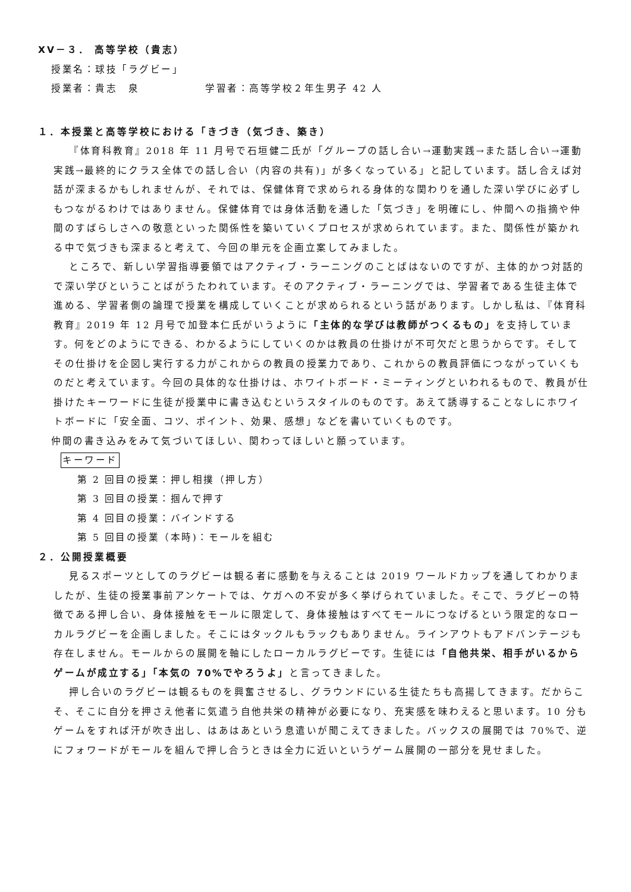XV－３． 高等学校（貴志）
授業名：球技「ラグビー」
授業者：貴志　泉　　　　　　学習者：高等学校２年生男子 42 人
１．本授業と高等学校における「きづき（気づき、築き）
『体育科教育』2018 年 11 月号で石垣健二氏が「グループの話し合い→運動実践→また話し合い→運動実践→最終的にクラス全体での話し合い（内容の共有)」が多くなっている」と記しています。話し合えば対話が深まるかもしれませんが、それでは、保健体育で求められる身体的な関わりを通した深い学びに必ずしもつながるわけではありません。保健体育では身体活動を通した「気づき」を明確にし、仲間への指摘や仲間のすばらしさへの敬意といった関係性を築いていくプロセスが求められています。また、関係性が築かれる中で気づきも深まると考えて、今回の単元を企画立案してみました。
ところで、新しい学習指導要領ではアクティブ・ラーニングのことばはないのですが、主体的かつ対話的で深い学びということばがうたわれています。そのアクティブ・ラーニングでは、学習者である生徒主体で進める、学習者側の論理で授業を構成していくことが求められるという話があります。しかし私は、『体育科教育』2019 年 12 月号で加登本仁氏がいうように「主体的な学びは教師がつくるもの」を支持しています。何をどのようにできる、わかるようにしていくのかは教員の仕掛けが不可欠だと思うからです。そしてその仕掛けを企図し実行する力がこれからの教員の授業力であり、これからの教員評価につながっていくものだと考えています。今回の具体的な仕掛けは、ホワイトボード・ミーティングといわれるもので、教員が仕掛けたキーワードに生徒が授業中に書き込むというスタイルのものです。あえて誘導することなしにホワイトボードに「安全面、コツ、ポイント、効果、感想」などを書いていくものです。
仲間の書き込みをみて気づいてほしい、関わってほしいと願っています。
キーワード
第 2 回目の授業：押し相撲（押し方）
第 3 回目の授業：掴んで押す
第 4 回目の授業：バインドする
第 5 回目の授業（本時)：モールを組む
２．公開授業概要
見るスポーツとしてのラグビーは観る者に感動を与えることは 2019 ワールドカップを通してわかりましたが、生徒の授業事前アンケートでは、ケガへの不安が多く挙げられていました。そこで、ラグビーの特徴である押し合い、身体接触をモールに限定して、身体接触はすべてモールにつなげるという限定的なローカルラグビーを企画しました。そこにはタックルもラックもありません。ラインアウトもアドバンテージも存在しません。モールからの展開を軸にしたローカルラグビーです。生徒には「自他共栄、相手がいるからゲームが成立する」「本気の 70%でやろうよ」と言ってきました。
押し合いのラグビーは観るものを興奮させるし、グラウンドにいる生徒たちも高揚してきます。だからこそ、そこに自分を押さえ他者に気遣う自他共栄の精神が必要になり、充実感を味わえると思います。10 分もゲームをすれば汗が吹き出し、はあはあという息遣いが聞こえてきました。バックスの展開では 70%で、逆にフォワードがモールを組んで押し合うときは全力に近いというゲーム展開の一部分を見せました。